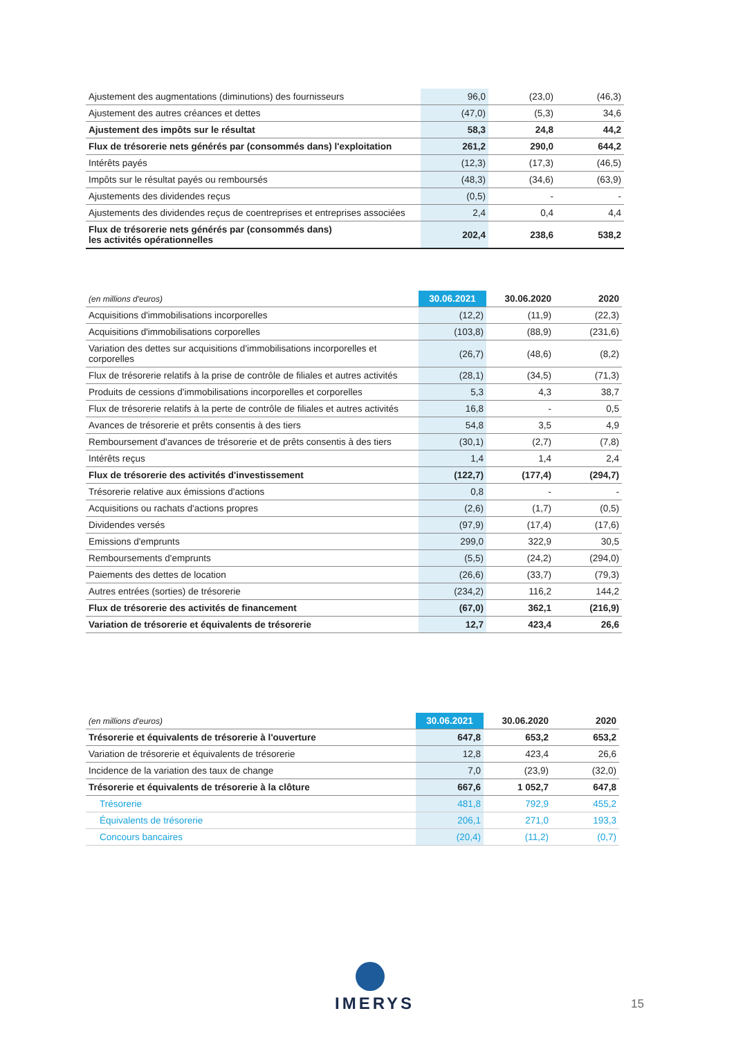| Ajustement des augmentations (diminutions) des fournisseurs | 96,0 | (23,0) | (46,3) |
| Ajustement des autres créances et dettes | (47,0) | (5,3) | 34,6 |
| Ajustement des impôts sur le résultat | 58,3 | 24,8 | 44,2 |
| Flux de trésorerie nets générés par (consommés dans) l'exploitation | 261,2 | 290,0 | 644,2 |
| Intérêts payés | (12,3) | (17,3) | (46,5) |
| Impôts sur le résultat payés ou remboursés | (48,3) | (34,6) | (63,9) |
| Ajustements des dividendes reçus | (0,5) | - | - |
| Ajustements des dividendes reçus de coentreprises et entreprises associées | 2,4 | 0,4 | 4,4 |
| Flux de trésorerie nets générés par (consommés dans) les activités opérationnelles | 202,4 | 238,6 | 538,2 |
| (en millions d'euros) | 30.06.2021 | 30.06.2020 | 2020 |
| --- | --- | --- | --- |
| Acquisitions d'immobilisations incorporelles | (12,2) | (11,9) | (22,3) |
| Acquisitions d'immobilisations corporelles | (103,8) | (88,9) | (231,6) |
| Variation des dettes sur acquisitions d'immobilisations incorporelles et corporelles | (26,7) | (48,6) | (8,2) |
| Flux de trésorerie relatifs à la prise de contrôle de filiales et autres activités | (28,1) | (34,5) | (71,3) |
| Produits de cessions d'immobilisations incorporelles et corporelles | 5,3 | 4,3 | 38,7 |
| Flux de trésorerie relatifs à la perte de contrôle de filiales et autres activités | 16,8 | - | 0,5 |
| Avances de trésorerie et prêts consentis à des tiers | 54,8 | 3,5 | 4,9 |
| Remboursement d'avances de trésorerie et de prêts consentis à des tiers | (30,1) | (2,7) | (7,8) |
| Intérêts reçus | 1,4 | 1,4 | 2,4 |
| Flux de trésorerie des activités d'investissement | (122,7) | (177,4) | (294,7) |
| Trésorerie relative aux émissions d'actions | 0,8 | - | - |
| Acquisitions ou rachats d'actions propres | (2,6) | (1,7) | (0,5) |
| Dividendes versés | (97,9) | (17,4) | (17,6) |
| Emissions d'emprunts | 299,0 | 322,9 | 30,5 |
| Remboursements d'emprunts | (5,5) | (24,2) | (294,0) |
| Paiements des dettes de location | (26,6) | (33,7) | (79,3) |
| Autres entrées (sorties) de trésorerie | (234,2) | 116,2 | 144,2 |
| Flux de trésorerie des activités de financement | (67,0) | 362,1 | (216,9) |
| Variation de trésorerie et équivalents de trésorerie | 12,7 | 423,4 | 26,6 |
| (en millions d'euros) | 30.06.2021 | 30.06.2020 | 2020 |
| --- | --- | --- | --- |
| Trésorerie et équivalents de trésorerie à l'ouverture | 647,8 | 653,2 | 653,2 |
| Variation de trésorerie et équivalents de trésorerie | 12,8 | 423,4 | 26,6 |
| Incidence de la variation des taux de change | 7,0 | (23,9) | (32,0) |
| Trésorerie et équivalents de trésorerie à la clôture | 667,6 | 1 052,7 | 647,8 |
| Trésorerie | 481,8 | 792,9 | 455,2 |
| Équivalents de trésorerie | 206,1 | 271,0 | 193,3 |
| Concours bancaires | (20,4) | (11,2) | (0,7) |
IMERYS 15